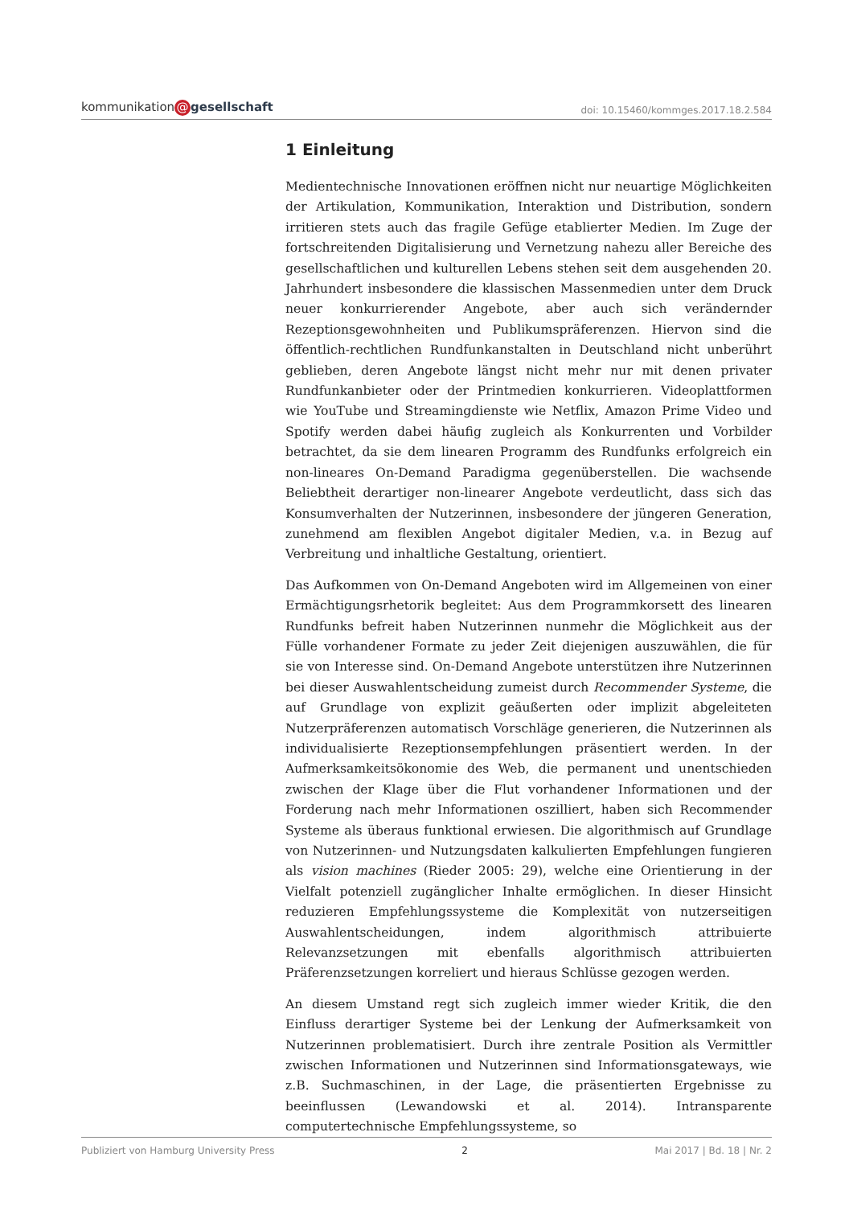kommunikation @ gesellschaft
doi: 10.15460/kommges.2017.18.2.584
1 Einleitung
Medientechnische Innovationen eröffnen nicht nur neuartige Möglichkeiten der Artikulation, Kommunikation, Interaktion und Distribution, sondern irritieren stets auch das fragile Gefüge etablierter Medien. Im Zuge der fortschreitenden Digitalisierung und Vernetzung nahezu aller Bereiche des gesellschaftlichen und kulturellen Lebens stehen seit dem ausgehenden 20. Jahrhundert insbesondere die klassischen Massenmedien unter dem Druck neuer konkurrierender Angebote, aber auch sich verändernder Rezeptionsgewohnheiten und Publikumspräferenzen. Hiervon sind die öffentlich-rechtlichen Rundfunkanstalten in Deutschland nicht unberührt geblieben, deren Angebote längst nicht mehr nur mit denen privater Rundfunkanbieter oder der Printmedien konkurrieren. Videoplattformen wie YouTube und Streamingdienste wie Netflix, Amazon Prime Video und Spotify werden dabei häufig zugleich als Konkurrenten und Vorbilder betrachtet, da sie dem linearen Programm des Rundfunks erfolgreich ein non-lineares On-Demand Paradigma gegenüberstellen. Die wachsende Beliebtheit derartiger non-linearer Angebote verdeutlicht, dass sich das Konsumverhalten der Nutzerinnen, insbesondere der jüngeren Generation, zunehmend am flexiblen Angebot digitaler Medien, v.a. in Bezug auf Verbreitung und inhaltliche Gestaltung, orientiert.
Das Aufkommen von On-Demand Angeboten wird im Allgemeinen von einer Ermächtigungsrhetorik begleitet: Aus dem Programmkorsett des linearen Rundfunks befreit haben Nutzerinnen nunmehr die Möglichkeit aus der Fülle vorhandener Formate zu jeder Zeit diejenigen auszuwählen, die für sie von Interesse sind. On-Demand Angebote unterstützen ihre Nutzerinnen bei dieser Auswahlentscheidung zumeist durch Recommender Systeme, die auf Grundlage von explizit geäußerten oder implizit abgeleiteten Nutzerpräferenzen automatisch Vorschläge generieren, die Nutzerinnen als individualisierte Rezeptionsempfehlungen präsentiert werden. In der Aufmerksamkeitsökonomie des Web, die permanent und unentschieden zwischen der Klage über die Flut vorhandener Informationen und der Forderung nach mehr Informationen oszilliert, haben sich Recommender Systeme als überaus funktional erwiesen. Die algorithmisch auf Grundlage von Nutzerinnen- und Nutzungsdaten kalkulierten Empfehlungen fungieren als vision machines (Rieder 2005: 29), welche eine Orientierung in der Vielfalt potenziell zugänglicher Inhalte ermöglichen. In dieser Hinsicht reduzieren Empfehlungssysteme die Komplexität von nutzerseitigen Auswahlentscheidungen, indem algorithmisch attribuierte Relevanzsetzungen mit ebenfalls algorithmisch attribuierten Präferenzsetzungen korreliert und hieraus Schlüsse gezogen werden.
An diesem Umstand regt sich zugleich immer wieder Kritik, die den Einfluss derartiger Systeme bei der Lenkung der Aufmerksamkeit von Nutzerinnen problematisiert. Durch ihre zentrale Position als Vermittler zwischen Informationen und Nutzerinnen sind Informationsgateways, wie z.B. Suchmaschinen, in der Lage, die präsentierten Ergebnisse zu beeinflussen (Lewandowski et al. 2014). Intransparente computertechnische Empfehlungssysteme, so
Publiziert von Hamburg University Press 2 Mai 2017 | Bd. 18 | Nr. 2